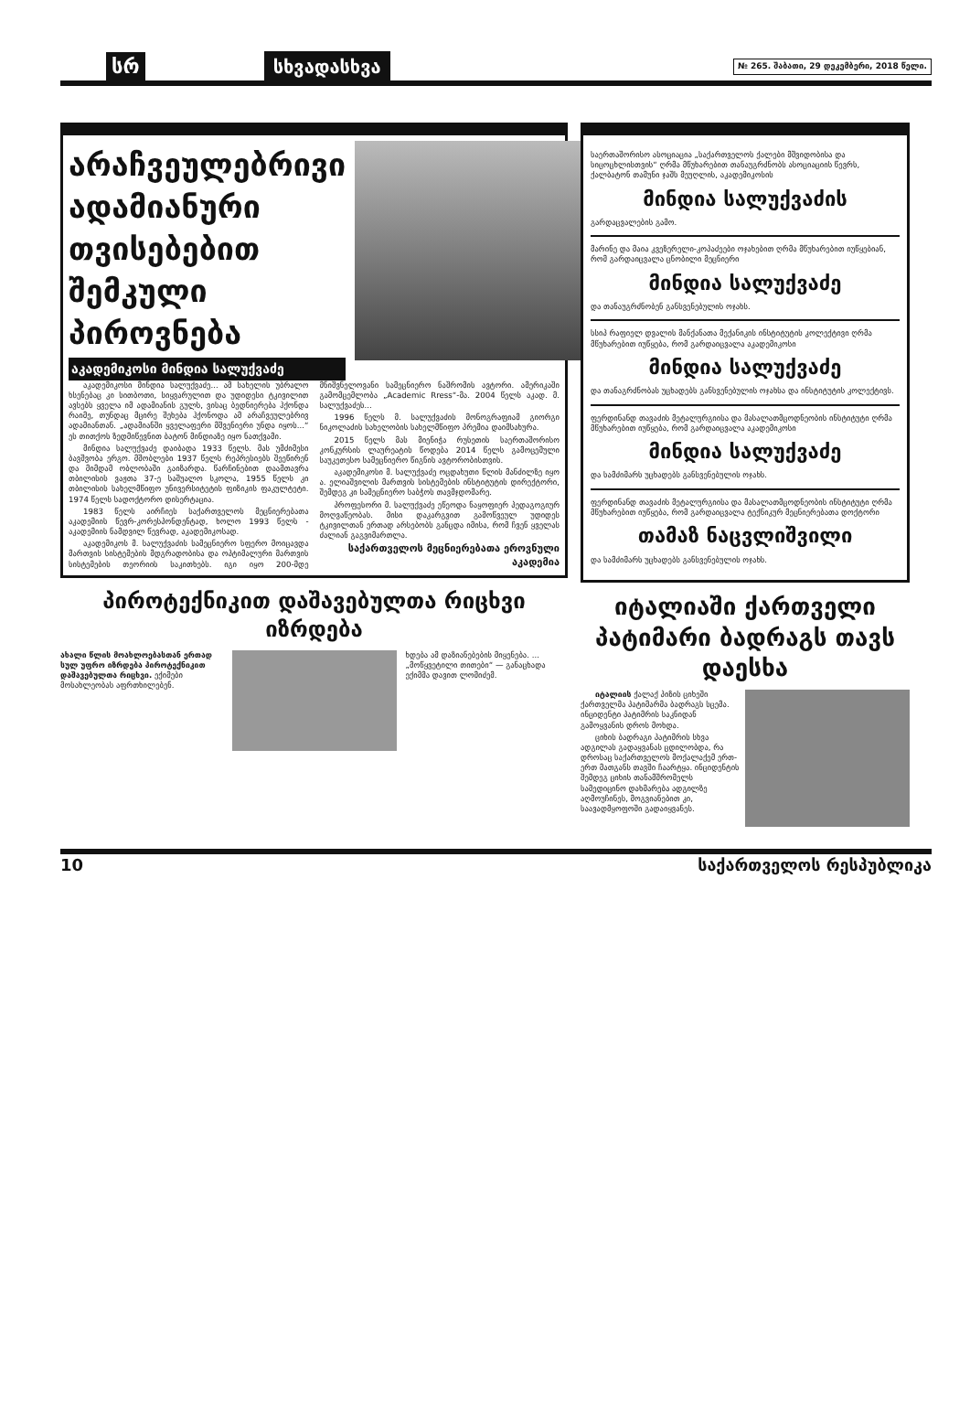სრ სხვადასხვა № 265. შაბათი, 29 დეკემბერი, 2018 წელი.
არაჩვეულებრივი ადამიანური თვისებებით შემკული პიროვნება
აკადემიკოსი მინდია სალუქვაძე
აკადემიკოსი მინდია სალუქვაძე... ამ სახელის უბრალო ხსენებაც კი სითბოთი, სიყვარულით და უდიდესი ტკივილით ავსებს ყველა იმ ადამიანის გულს, ვისაც ბედნიერება ჰქონდა რაიმე, თუნდაც მცირე შეხება ჰქონოდა ამ არაჩვეულებრივ ადამიანთან. „ადამიანში ყველაფერი მშვენიერი უნდა იყოს...“ ეს თითქოს ზედმიწევნით ბატონ მინდიაზე იყო ნათქვამი.
მინდია სალუქვაძე დაიბადა 1933 წელს. მას უმძიმესი ბავშვობა ერგო. მშობლები 1937 წელს რეპრესიებს შეეწირენ და მიმდამ ობლობაში გაიზარდა. წარჩინებით დაამთავრა თბილისის ვაჟთა 37-ე საშუალო სკოლა, 1955 წელს კი თბილისის სახელმწიფო უნივერსიტეტის ფიზიკის ფაკულტეტი. 1974 წელს სადოქტორო დისერტაცია.
1983 წელს აირჩიეს საქართველოს მეცნიერებათა აკადემიის წევრ-კორესპონდენტად, ხოლო 1993 წელს - აკადემიის ნამდვილ წევრად, აკადემიკოსად.
აკადემიკოს მ. სალუქვაძის სამეცნიერო სფერო მოიცავდა მართვის სისტემების მდგრადობისა და ოპტიმალური მართვის სისტემების თეორიის საკითხებს. იგი იყო 200-მდე მნიშვნელოვანი სამეცნიერო ნაშრომის ავტორი. ამერიკაში გამომცემლობა „Academic Rress“-მა. 2004 წელს აკად. მ. სალუქვაძეს...
1996 წელს მ. სალუქვაძის მონოგრაფიამ გიორგი ნიკოლაძის სახელობის სახელმწიფო პრემია დაიმსახურა.
2015 წელს მას მიენიჭა რუსეთის საერთაშორისო კონკურსის ლაურეატის წოდება 2014 წელს გამოცემული საუკეთესო სამეცნიერო წიგნის ავტორობისთვის.
აკადემიკოსი მ. სალუქვაძე ოცდახუთი წლის მანძილზე იყო ა. ელიაშვილის მართვის სისტემების ინსტიტუტის დირექტორი, შემდეგ კი სამეცნიერო საბჭოს თავმჯდომარე.
პროფესორი მ. სალუქვაძე ეწეოდა ნაყოფიერ პედაგოგიურ მოღვაწეობას. მისი დაკარგვით გამოწვეულ უდიდეს ტკივილთან ერთად არსებობს განცდა იმისა, რომ ჩვენ ყველას ძალიან გაგვიმართლა.
საქართველოს მეცნიერებათა ეროვნული აკადემია
პიროტექნიკით დაშავებულთა რიცხვი იზრდება
ახალი წლის მოახლოებასთან ერთად სულ უფრო იზრდება პიროტექნიკით დაშავებულთა რიცხვი. ექიმები მოსახლეობას აფრთხილებენ.
ხდება ამ დაზიანებების მიყენება. ... „მოწყვეტილი თითები“ — განაცხადა ექიმმა დავით ლომიძემ.
საერთაშორისო ასოციაცია „საქართველოს ქალები მშვიდობისა და სიცოცხლისთვის“ ღრმა მწუხარებით თანაუგრძნობს ასოციაციის წევრს, ქალბატონ თამუნი ჯაშს მეუღლის, აკადემიკოსის
მინდია სალუქვაძის
გარდაცვალების გამო.
მარინე და მაია კვეზერელი-კოპაძეები ოჯახებით ღრმა მწუხარებით იუწყებიან, რომ გარდაიცვალა ცნობილი მეცნიერი
მინდია სალუქვაძე
და თანაუგრძნობენ განსვენებულის ოჯახს.
სსიპ რაფიელ დვალის მანქანათა მექანიკის ინსტიტუტის კოლექტივი ღრმა მწუხარებით იუწყება, რომ გარდაიცვალა აკადემიკოსი
მინდია სალუქვაძე
და თანაგრძნობას უცხადებს განსვენებულის ოჯახსა და ინსტიტუტის კოლექტივს.
ფერდინანდ თავაძის მეტალურგიისა და მასალათმცოდნეობის ინსტიტუტი ღრმა მწუხარებით იუწყება, რომ გარდაიცვალა აკადემიკოსი
მინდია სალუქვაძე
და სამძიმარს უცხადებს განსვენებულის ოჯახს.
ფერდინანდ თავაძის მეტალურგიისა და მასალათმცოდნეობის ინსტიტუტი ღრმა მწუხარებით იუწყება, რომ გარდაიცვალა ტექნიკურ მეცნიერებათა დოქტორი
თამაზ ნაცვლიშვილი
და სამძიმარს უცხადებს განსვენებულის ოჯახს.
იტალიაში ქართველი პატიმარი ბადრაგს თავს დაესხა
იტალიის ქალაქ პიზის ციხეში ქართველმა პატიმარმა ბადრაგს სცემა. ინციდენტი პატიმრის საკნიდან გამოყვანის დროს მოხდა.
ციხის ბადრაგი პატიმრის სხვა ადგილას გადაყვანას ცდილობდა, რა დროსაც საქართველოს მოქალაქემ ერთ-ერთ მათგანს თავში ჩაარტყა. ინციდენტის შემდეგ ციხის თანამშრომელს სამედიცინო დახმარება ადგილზე აღმოუჩინეს, მოგვიანებით კი, საავადმყოფოში გადაიყვანეს.
10 საქართველოს რესპუბლიკა